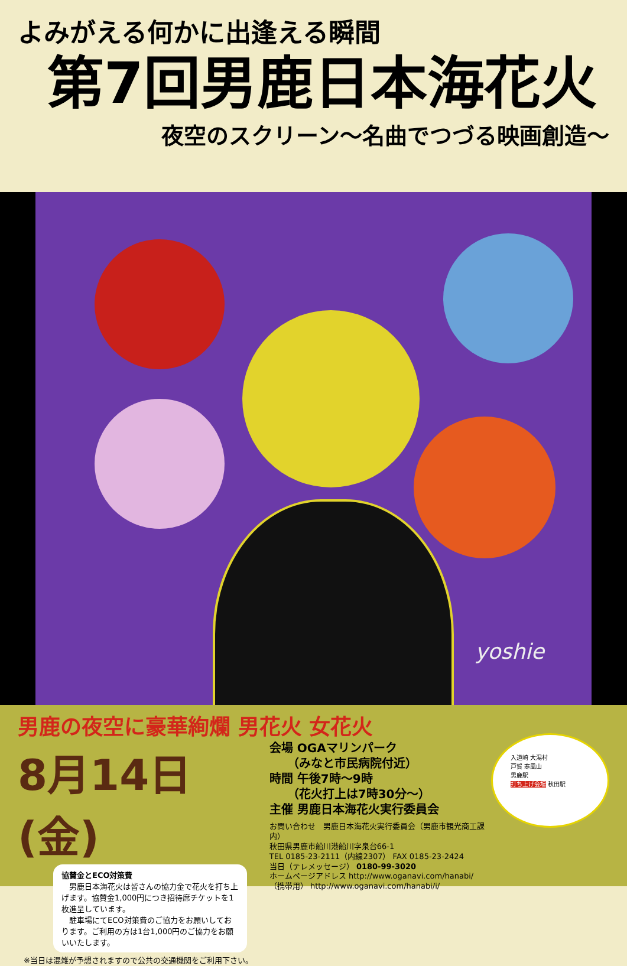よみがえる何かに出逢える瞬間
第7回男鹿日本海花火
夜空のスクリーン〜名曲でつづる映画創造〜
yoshie
男鹿の夜空に豪華絢爛 男花火 女花火
8月14日(金)
協賛金とECO対策費
　男鹿日本海花火は皆さんの協力金で花火を打ち上げます。協賛金1,000円につき招待席チケットを1枚進呈しています。
　駐車場にてECO対策費のご協力をお願いしております。ご利用の方は1台1,000円のご協力をお願いいたします。
※当日は混雑が予想されますので公共の交通機関をご利用下さい。
会場 OGAマリンパーク
　　（みなと市民病院付近）
時間 午後7時〜9時
　　（花火打上は7時30分〜）
主催 男鹿日本海花火実行委員会
お問い合わせ　男鹿日本海花火実行委員会（男鹿市観光商工課内）
秋田県男鹿市船川港船川字泉台66-1
TEL 0185-23-2111（内線2307） FAX 0185-23-2424
当日（テレメッセージ） 0180-99-3020
ホームページアドレス http://www.oganavi.com/hanabi/
（携帯用） http://www.oganavi.com/hanabi/i/
入道崎 大潟村
戸賀 寒風山
男鹿駅
打ち上げ会場 秋田駅